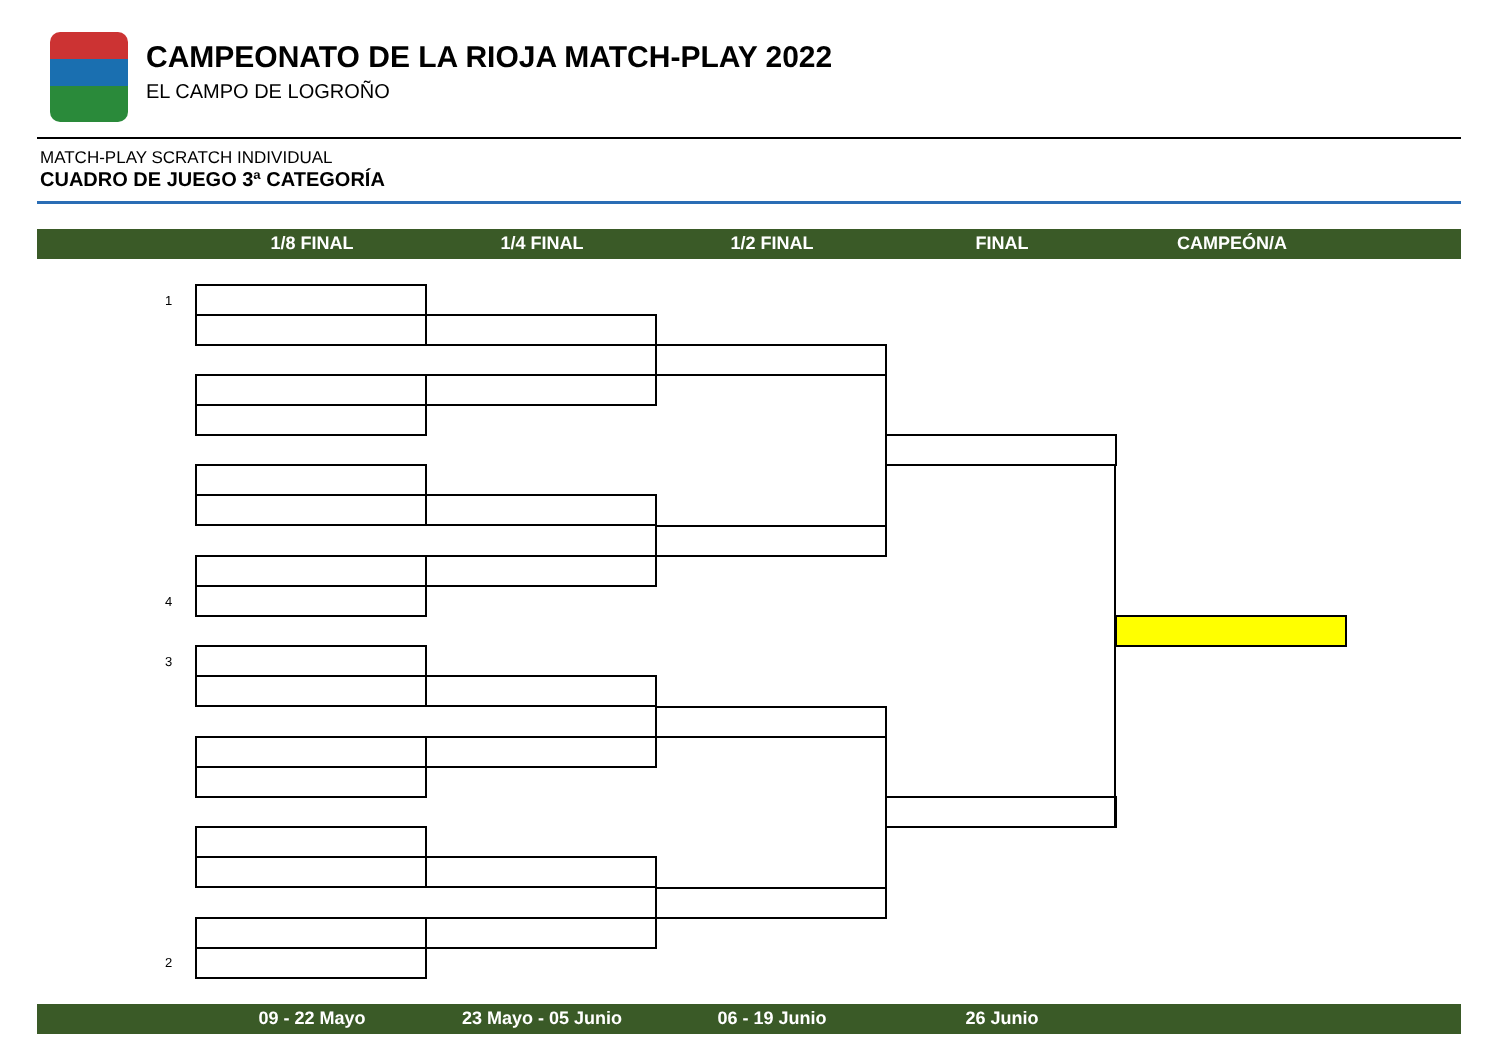CAMPEONATO DE LA RIOJA MATCH-PLAY 2022
EL CAMPO DE LOGROÑO
MATCH-PLAY SCRATCH INDIVIDUAL
CUADRO DE JUEGO 3ª CATEGORÍA
1/8 FINAL 1/4 FINAL 1/2 FINAL FINAL CAMPEÓN/A
1
4
3
2
09 - 22 Mayo 23 Mayo - 05 Junio 06 - 19 Junio 26 Junio